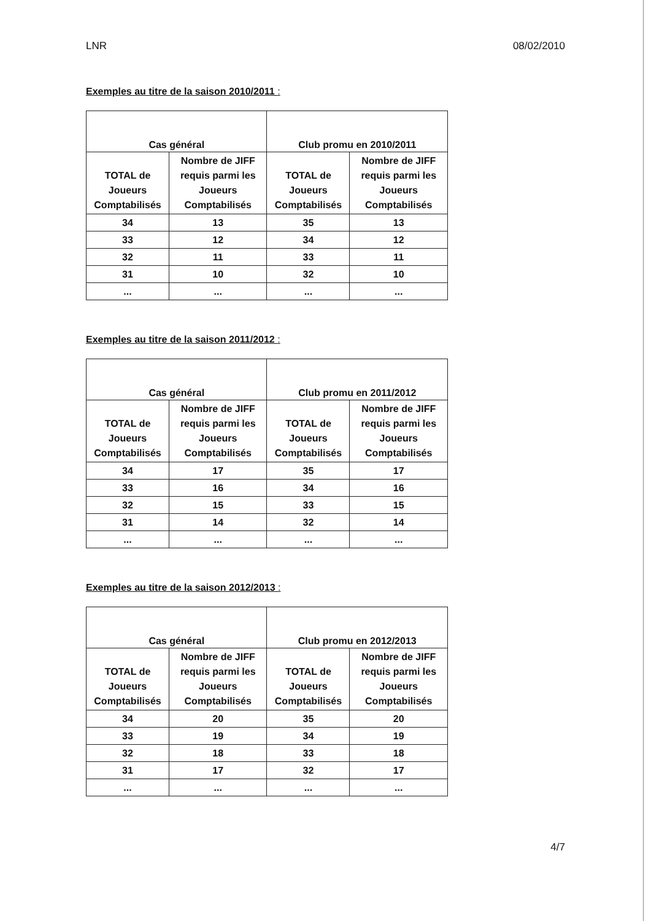LNR 08/02/2010
Exemples au titre de la saison 2010/2011 :
| Cas général | | Club promu en 2010/2011 | |
| --- | --- | --- | --- |
| TOTAL de Joueurs Comptabilisés | Nombre de JIFF requis parmi les Joueurs Comptabilisés | TOTAL de Joueurs Comptabilisés | Nombre de JIFF requis parmi les Joueurs Comptabilisés |
| 34 | 13 | 35 | 13 |
| 33 | 12 | 34 | 12 |
| 32 | 11 | 33 | 11 |
| 31 | 10 | 32 | 10 |
| ... | ... | ... | ... |
Exemples au titre de la saison 2011/2012 :
| Cas général | | Club promu en 2011/2012 | |
| --- | --- | --- | --- |
| TOTAL de Joueurs Comptabilisés | Nombre de JIFF requis parmi les Joueurs Comptabilisés | TOTAL de Joueurs Comptabilisés | Nombre de JIFF requis parmi les Joueurs Comptabilisés |
| 34 | 17 | 35 | 17 |
| 33 | 16 | 34 | 16 |
| 32 | 15 | 33 | 15 |
| 31 | 14 | 32 | 14 |
| ... | ... | ... | ... |
Exemples au titre de la saison 2012/2013 :
| Cas général | | Club promu en 2012/2013 | |
| --- | --- | --- | --- |
| TOTAL de Joueurs Comptabilisés | Nombre de JIFF requis parmi les Joueurs Comptabilisés | TOTAL de Joueurs Comptabilisés | Nombre de JIFF requis parmi les Joueurs Comptabilisés |
| 34 | 20 | 35 | 20 |
| 33 | 19 | 34 | 19 |
| 32 | 18 | 33 | 18 |
| 31 | 17 | 32 | 17 |
| ... | ... | ... | ... |
4/7